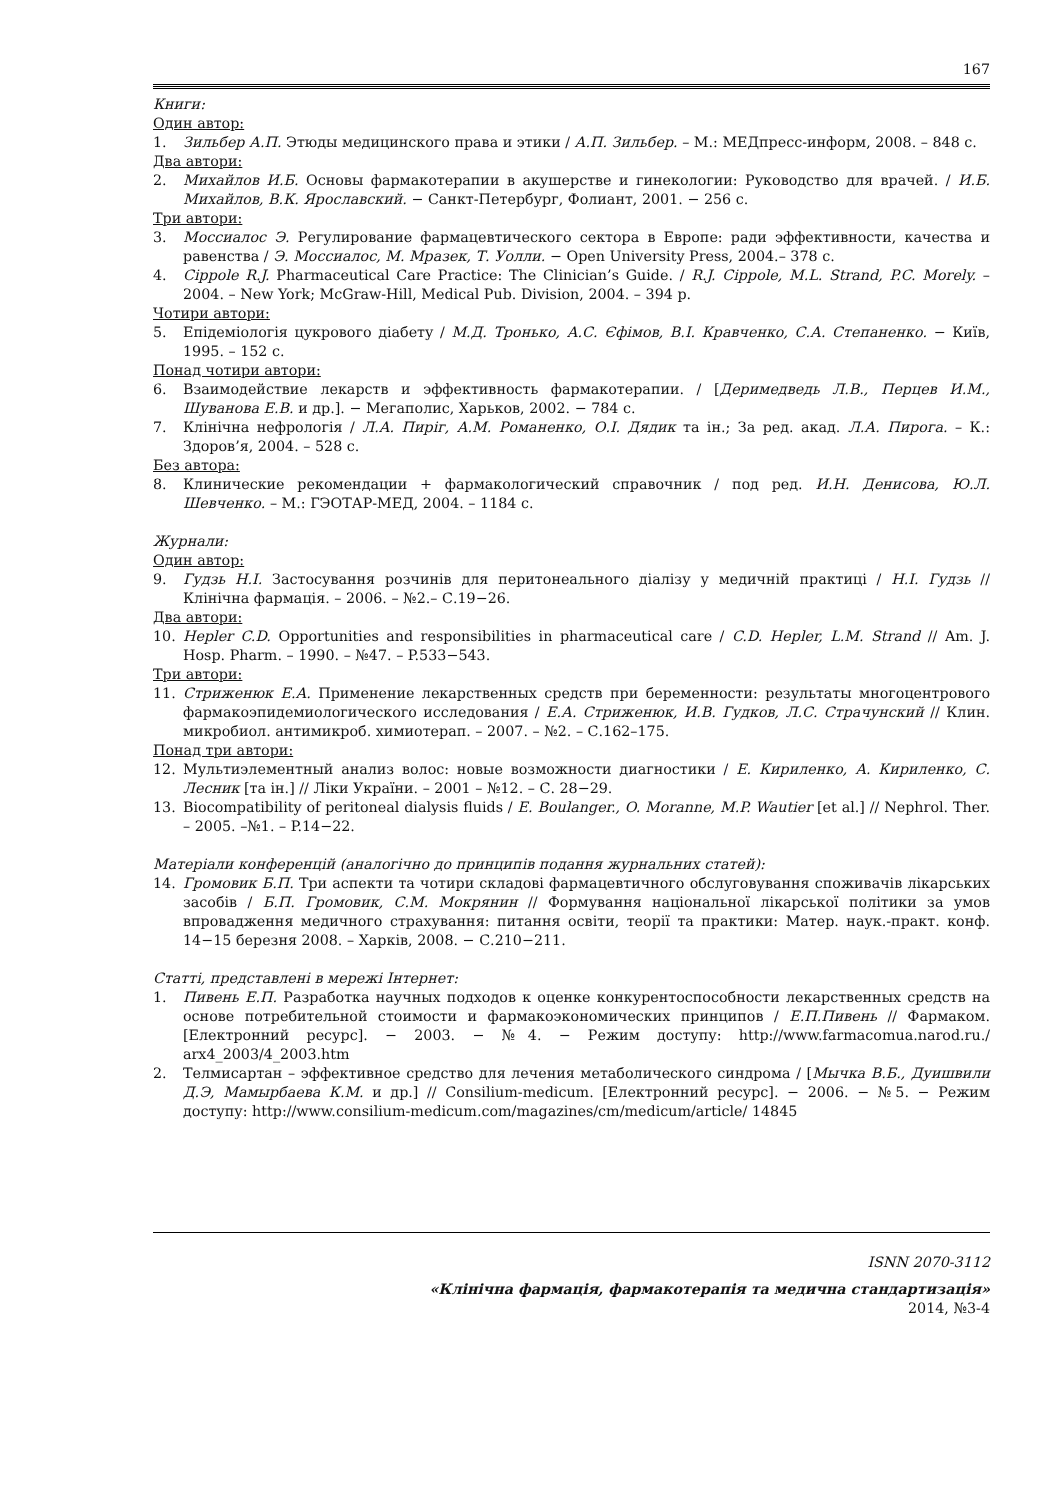167
Книги:
Один автор:
1. Зильбер А.П. Этюды медицинского права и этики / А.П. Зильбер. – М.: МЕДпресс-информ, 2008. – 848 с.
Два автори:
2. Михайлов И.Б. Основы фармакотерапии в акушерстве и гинекологии: Руководство для врачей. / И.Б. Михайлов, В.К. Ярославский. − Санкт-Петербург, Фолиант, 2001. − 256 с.
Три автори:
3. Моссиалос Э. Регулирование фармацевтического сектора в Европе: ради эффективности, качества и равенства / Э. Моссиалос, М. Мразек, Т. Уолли. − Open University Press, 2004.– 378 с.
4. Cippole R.J. Pharmaceutical Care Practice: The Clinician’s Guide. / R.J. Cippole, M.L. Strand, P.C. Morely. – 2004. – New York; McGraw-Hill, Medical Pub. Division, 2004. – 394 p.
Чотири автори:
5. Епідеміологія цукрового діабету / М.Д. Тронько, А.С. Єфімов, В.І. Кравченко, С.А. Степаненко. − Київ, 1995. – 152 с.
Понад чотири автори:
6. Взаимодействие лекарств и эффективность фармакотерапии. / [Деримедведь Л.В., Перцев И.М., Шуванова Е.В. и др.]. − Мегаполис, Харьков, 2002. − 784 с.
7. Клінічна нефрологія / Л.А. Пиріг, А.М. Романенко, О.І. Дядик та ін.; За ред. акад. Л.А. Пирога. – К.: Здоров’я, 2004. – 528 с.
Без автора:
8. Клинические рекомендации + фармакологический справочник / под ред. И.Н. Денисова, Ю.Л. Шевченко. – М.: ГЭОТАР-МЕД, 2004. – 1184 с.
Журнали:
Один автор:
9. Гудзь Н.І. Застосування розчинів для перитонеального діалізу у медичній практиці / Н.І. Гудзь // Клінічна фармація. – 2006. – №2.– С.19−26.
Два автори:
10. Hepler C.D. Opportunities and responsibilities in pharmaceutical care / C.D. Hepler, L.M. Strand // Am. J. Hosp. Pharm. – 1990. – №47. – P.533−543.
Три автори:
11. Стриженюк Е.А. Применение лекарственных средств при беременности: результаты многоцентрового фармакоэпидемиологического исследования / Е.А. Стриженюк, И.В. Гудков, Л.С. Страчунский // Клин. микробиол. антимикроб. химиотерап. – 2007. – №2. – С.162–175.
Понад три автори:
12. Мультиэлементный анализ волос: новые возможности диагностики / Е. Кириленко, А. Кириленко, С. Лесник [та ін.] // Ліки України. – 2001 – №12. – С. 28−29.
13. Biocompatibility of peritoneal dialysis fluids / E. Boulanger., O. Moranne, M.P. Wautier [et al.] // Nephrol. Ther. – 2005. –№1. – P.14−22.
Матеріали конференцій (аналогічно до принципів подання журнальних статей):
14. Громовик Б.П. Три аспекти та чотири складові фармацевтичного обслуговування споживачів лікарських засобів / Б.П. Громовик, С.М. Мокрянин // Формування національної лікарської політики за умов впровадження медичного страхування: питання освіти, теорії та практики: Матер. наук.-практ. конф. 14−15 березня 2008. – Харків, 2008. − С.210−211.
Статті, представлені в мережі Інтернет:
1. Пивень Е.П. Разработка научных подходов к оценке конкурентоспособности лекарственных средств на основе потребительной стоимости и фармакоэкономических принципов / Е.П.Пивень // Фармаком. [Електронний ресурс]. − 2003. − №4. − Режим доступу: http://www.farmacomua.narod.ru./ arx4_2003/4_2003.htm
2. Телмисартан – эффективное средство для лечения метаболического синдрома / [Мычка В.Б., Дуишвили Д.Э, Мамырбаева К.М. и др.] // Consilium-medicum. [Електронний ресурс]. − 2006. − №5. − Режим доступу: http://www.consilium-medicum.com/magazines/cm/medicum/article/ 14845
ISNN 2070-3112
«Клінічна фармація, фармакотерапія та медична стандартизація»
2014, №3-4